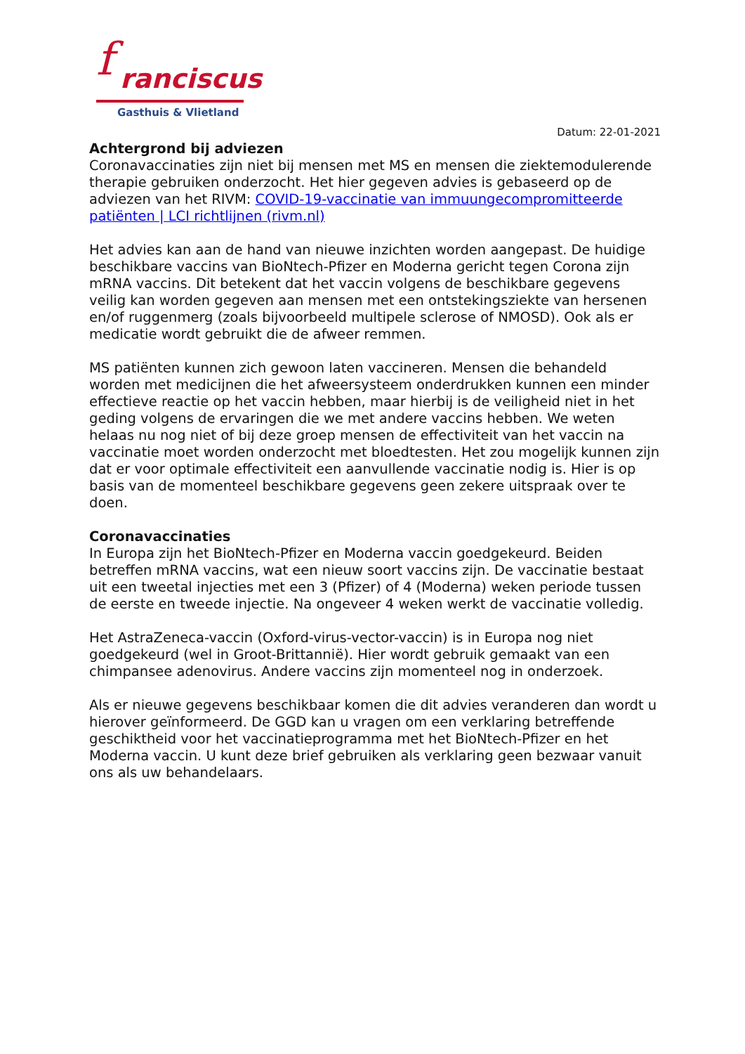f ranciscus
Gasthuis & Vlietland
Datum: 22-01-2021
Achtergrond bij adviezen
Coronavaccinaties zijn niet bij mensen met MS en mensen die ziektemodulerende therapie gebruiken onderzocht. Het hier gegeven advies is gebaseerd op de adviezen van het RIVM: COVID-19-vaccinatie van immuungecompromitteerde patiënten | LCI richtlijnen (rivm.nl)
Het advies kan aan de hand van nieuwe inzichten worden aangepast. De huidige beschikbare vaccins van BioNtech-Pfizer en Moderna gericht tegen Corona zijn mRNA vaccins. Dit betekent dat het vaccin volgens de beschikbare gegevens veilig kan worden gegeven aan mensen met een ontstekingsziekte van hersenen en/of ruggenmerg (zoals bijvoorbeeld multipele sclerose of NMOSD). Ook als er medicatie wordt gebruikt die de afweer remmen.
MS patiënten kunnen zich gewoon laten vaccineren. Mensen die behandeld worden met medicijnen die het afweersysteem onderdrukken kunnen een minder effectieve reactie op het vaccin hebben, maar hierbij is de veiligheid niet in het geding volgens de ervaringen die we met andere vaccins hebben. We weten helaas nu nog niet of bij deze groep mensen de effectiviteit van het vaccin na vaccinatie moet worden onderzocht met bloedtesten. Het zou mogelijk kunnen zijn dat er voor optimale effectiviteit een aanvullende vaccinatie nodig is. Hier is op basis van de momenteel beschikbare gegevens geen zekere uitspraak over te doen.
Coronavaccinaties
In Europa zijn het BioNtech-Pfizer en Moderna vaccin goedgekeurd. Beiden betreffen mRNA vaccins, wat een nieuw soort vaccins zijn. De vaccinatie bestaat uit een tweetal injecties met een 3 (Pfizer) of 4 (Moderna) weken periode tussen de eerste en tweede injectie. Na ongeveer 4 weken werkt de vaccinatie volledig.
Het AstraZeneca-vaccin (Oxford-virus-vector-vaccin) is in Europa nog niet goedgekeurd (wel in Groot-Brittannië). Hier wordt gebruik gemaakt van een chimpansee adenovirus. Andere vaccins zijn momenteel nog in onderzoek.
Als er nieuwe gegevens beschikbaar komen die dit advies veranderen dan wordt u hierover geïnformeerd. De GGD kan u vragen om een verklaring betreffende geschiktheid voor het vaccinatieprogramma met het BioNtech-Pfizer en het Moderna vaccin. U kunt deze brief gebruiken als verklaring geen bezwaar vanuit ons als uw behandelaars.